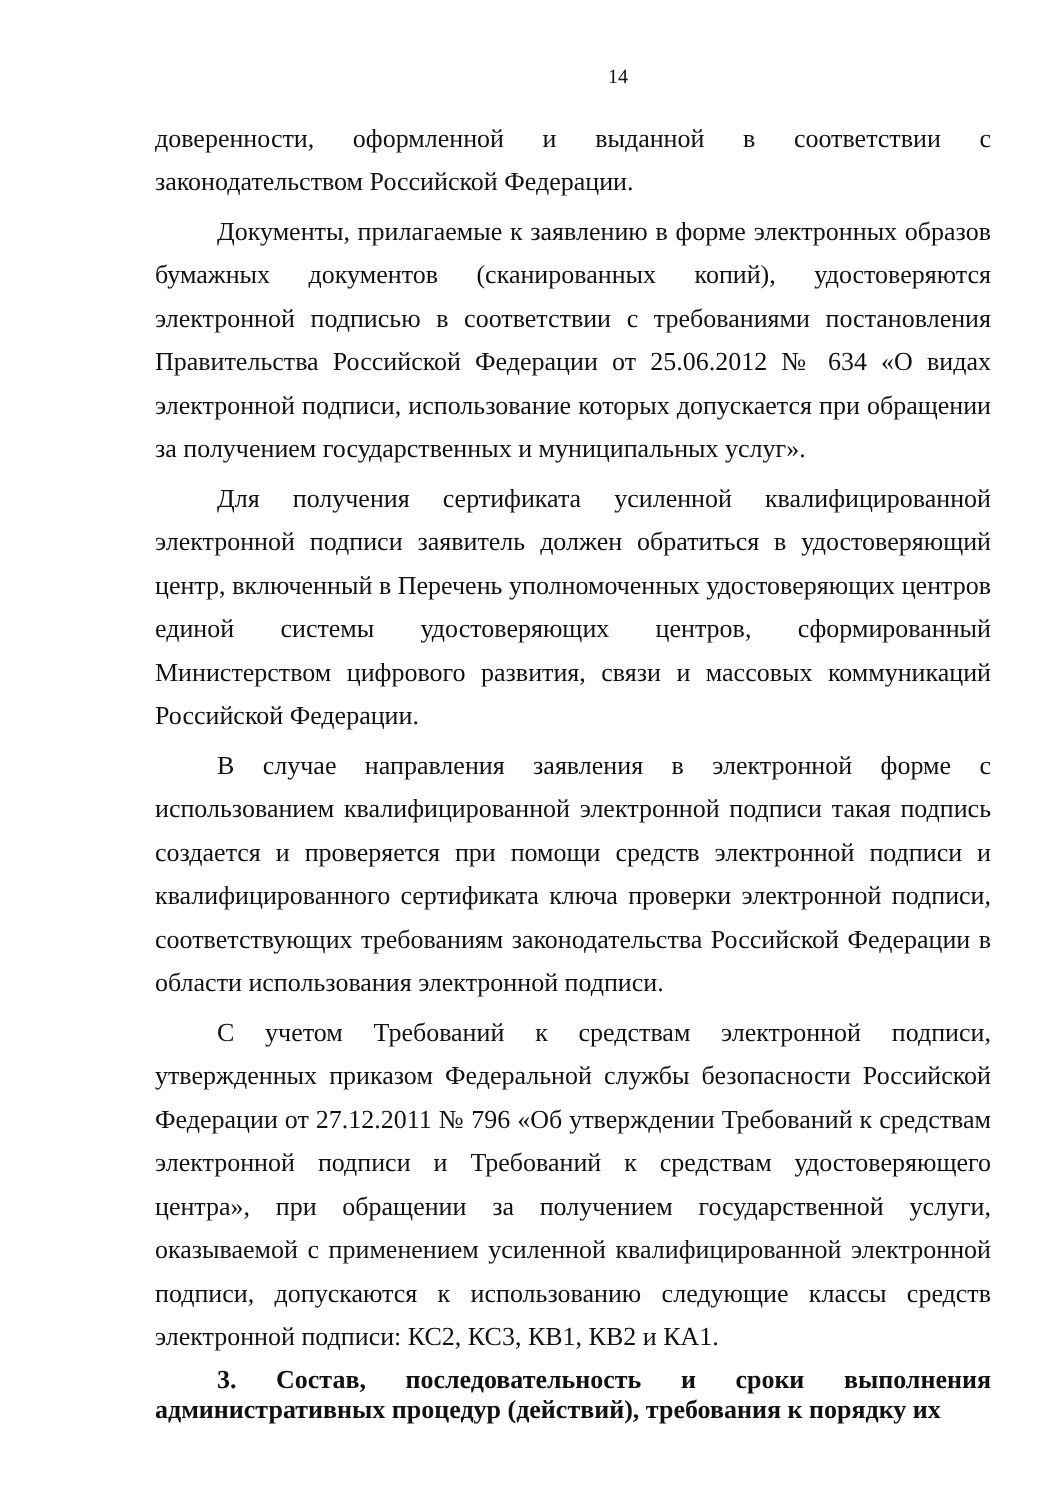14
доверенности, оформленной и выданной в соответствии с законодательством Российской Федерации.
Документы, прилагаемые к заявлению в форме электронных образов бумажных документов (сканированных копий), удостоверяются электронной подписью в соответствии с требованиями постановления Правительства Российской Федерации от 25.06.2012 № 634 «О видах электронной подписи, использование которых допускается при обращении за получением государственных и муниципальных услуг».
Для получения сертификата усиленной квалифицированной электронной подписи заявитель должен обратиться в удостоверяющий центр, включенный в Перечень уполномоченных удостоверяющих центров единой системы удостоверяющих центров, сформированный Министерством цифрового развития, связи и массовых коммуникаций Российской Федерации.
В случае направления заявления в электронной форме с использованием квалифицированной электронной подписи такая подпись создается и проверяется при помощи средств электронной подписи и квалифицированного сертификата ключа проверки электронной подписи, соответствующих требованиям законодательства Российской Федерации в области использования электронной подписи.
С учетом Требований к средствам электронной подписи, утвержденных приказом Федеральной службы безопасности Российской Федерации от 27.12.2011 № 796 «Об утверждении Требований к средствам электронной подписи и Требований к средствам удостоверяющего центра», при обращении за получением государственной услуги, оказываемой с применением усиленной квалифицированной электронной подписи, допускаются к использованию следующие классы средств электронной подписи: КС2, КС3, КВ1, КВ2 и КА1.
3. Состав, последовательность и сроки выполнения административных процедур (действий), требования к порядку их